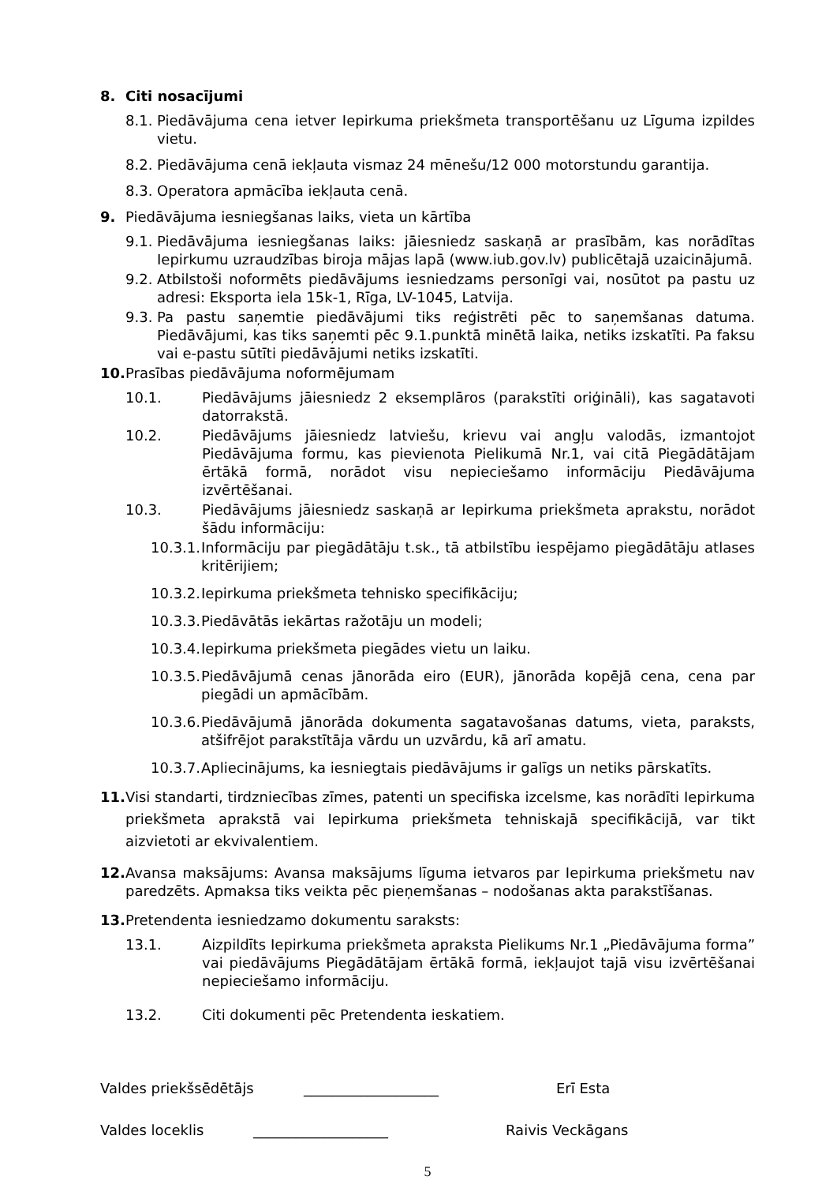8. Citi nosacījumi
8.1. Piedāvājuma cena ietver Iepirkuma priekšmeta transportēšanu uz Līguma izpildes vietu.
8.2. Piedāvājuma cenā iekļauta vismaz 24 mēnešu/12 000 motorstundu garantija.
8.3. Operatora apmācība iekļauta cenā.
9. Piedāvājuma iesniegšanas laiks, vieta un kārtība
9.1. Piedāvājuma iesniegšanas laiks: jāiesniedz saskaņā ar prasībām, kas norādītas Iepirkumu uzraudzības biroja mājas lapā (www.iub.gov.lv) publicētajā uzaicinājumā.
9.2. Atbilstoši noformēts piedāvājums iesniedzams personīgi vai, nosūtot pa pastu uz adresi: Eksporta iela 15k-1, Rīga, LV-1045, Latvija.
9.3. Pa pastu saņemtie piedāvājumi tiks reģistrēti pēc to saņemšanas datuma. Piedāvājumi, kas tiks saņemti pēc 9.1.punktā minētā laika, netiks izskatīti. Pa faksu vai e-pastu sūtīti piedāvājumi netiks izskatīti.
10. Prasības piedāvājuma noformējumam
10.1. Piedāvājums jāiesniedz 2 eksemplāros (parakstīti oriģināli), kas sagatavoti datorrakstā.
10.2. Piedāvājums jāiesniedz latviešu, krievu vai angļu valodās, izmantojot Piedāvājuma formu, kas pievienota Pielikumā Nr.1, vai citā Piegādātājam ērtākā formā, norādot visu nepieciešamo informāciju Piedāvājuma izvērtēšanai.
10.3. Piedāvājums jāiesniedz saskaņā ar Iepirkuma priekšmeta aprakstu, norādot šādu informāciju:
10.3.1. Informāciju par piegādātāju t.sk., tā atbilstību iespējamo piegādātāju atlases kritērijiem;
10.3.2. Iepirkuma priekšmeta tehnisko specifikāciju;
10.3.3. Piedāvātās iekārtas ražotāju un modeli;
10.3.4. Iepirkuma priekšmeta piegādes vietu un laiku.
10.3.5. Piedāvājumā cenas jānorāda eiro (EUR), jānorāda kopējā cena, cena par piegādi un apmācībām.
10.3.6. Piedāvājumā jānorāda dokumenta sagatavošanas datums, vieta, paraksts, atšifrējot parakstītāja vārdu un uzvārdu, kā arī amatu.
10.3.7. Apliecinājums, ka iesniegtais piedāvājums ir galīgs un netiks pārskatīts.
11. Visi standarti, tirdzniecības zīmes, patenti un specifiska izcelsme, kas norādīti Iepirkuma priekšmeta aprakstā vai Iepirkuma priekšmeta tehniskajā specifikācijā, var tikt aizvietoti ar ekvivalentiem.
12. Avansa maksājums: Avansa maksājums līguma ietvaros par Iepirkuma priekšmetu nav paredzēts. Apmaksa tiks veikta pēc pieņemšanas – nodošanas akta parakstīšanas.
13. Pretendenta iesniedzamo dokumentu saraksts:
13.1. Aizpildīts Iepirkuma priekšmeta apraksta Pielikums Nr.1 „Piedāvājuma forma” vai piedāvājums Piegādātājam ērtākā formā, iekļaujot tajā visu izvērtēšanai nepieciešamo informāciju.
13.2. Citi dokumenti pēc Pretendenta ieskatiem.
Valdes priekšsēdētājs ___________________ Erī Esta
Valdes loceklis ___________________ Raivis Veckāgans
5